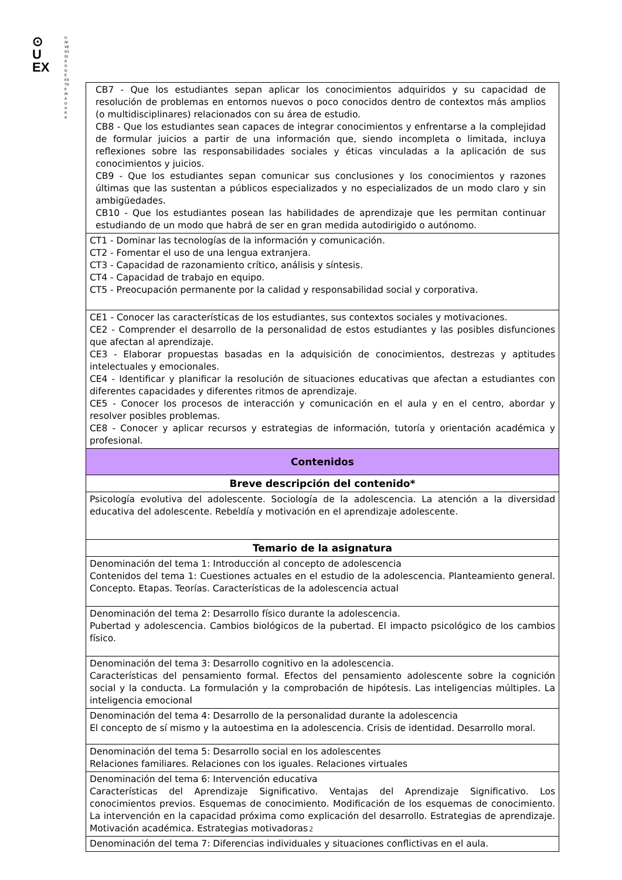⊙
U
EX
UNIVERSIDAD DE EXTREMADURA
| CB7 - Que los estudiantes sepan aplicar los conocimientos adquiridos y su capacidad de resolución de problemas en entornos nuevos o poco conocidos dentro de contextos más amplios (o multidisciplinares) relacionados con su área de estudio. CB8 - Que los estudiantes sean capaces de integrar conocimientos y enfrentarse a la complejidad de formular juicios a partir de una información que, siendo incompleta o limitada, incluya reflexiones sobre las responsabilidades sociales y éticas vinculadas a la aplicación de sus conocimientos y juicios. CB9 - Que los estudiantes sepan comunicar sus conclusiones y los conocimientos y razones últimas que las sustentan a públicos especializados y no especializados de un modo claro y sin ambigüedades. CB10 - Que los estudiantes posean las habilidades de aprendizaje que les permitan continuar estudiando de un modo que habrá de ser en gran medida autodirigido o autónomo. |
| CT1 - Dominar las tecnologías de la información y comunicación. CT2 - Fomentar el uso de una lengua extranjera. CT3 - Capacidad de razonamiento crítico, análisis y síntesis. CT4 - Capacidad de trabajo en equipo. CT5 - Preocupación permanente por la calidad y responsabilidad social y corporativa. |
| CE1 - Conocer las características de los estudiantes, sus contextos sociales y motivaciones. CE2 - Comprender el desarrollo de la personalidad de estos estudiantes y las posibles disfunciones que afectan al aprendizaje. CE3 - Elaborar propuestas basadas en la adquisición de conocimientos, destrezas y aptitudes intelectuales y emocionales. CE4 - Identificar y planificar la resolución de situaciones educativas que afectan a estudiantes con diferentes capacidades y diferentes ritmos de aprendizaje. CE5 - Conocer los procesos de interacción y comunicación en el aula y en el centro, abordar y resolver posibles problemas. CE8 - Conocer y aplicar recursos y estrategias de información, tutoría y orientación académica y profesional. |
| Contenidos |
| Breve descripción del contenido* |
| Psicología evolutiva del adolescente. Sociología de la adolescencia. La atención a la diversidad educativa del adolescente. Rebeldía y motivación en el aprendizaje adolescente. |
| Temario de la asignatura |
| Denominación del tema 1: Introducción al concepto de adolescencia Contenidos del tema 1: Cuestiones actuales en el estudio de la adolescencia. Planteamiento general. Concepto. Etapas. Teorías. Características de la adolescencia actual |
| Denominación del tema 2: Desarrollo físico durante la adolescencia. Pubertad y adolescencia. Cambios biológicos de la pubertad. El impacto psicológico de los cambios físico. |
| Denominación del tema 3: Desarrollo cognitivo en la adolescencia. Características del pensamiento formal. Efectos del pensamiento adolescente sobre la cognición social y la conducta. La formulación y la comprobación de hipótesis. Las inteligencias múltiples. La inteligencia emocional |
| Denominación del tema 4: Desarrollo de la personalidad durante la adolescencia El concepto de sí mismo y la autoestima en la adolescencia. Crisis de identidad. Desarrollo moral. |
| Denominación del tema 5: Desarrollo social en los adolescentes Relaciones familiares. Relaciones con los iguales. Relaciones virtuales |
| Denominación del tema 6: Intervención educativa Características del Aprendizaje Significativo. Ventajas del Aprendizaje Significativo. Los conocimientos previos. Esquemas de conocimiento. Modificación de los esquemas de conocimiento. La intervención en la capacidad próxima como explicación del desarrollo. Estrategias de aprendizaje. Motivación académica. Estrategias motivadoras |
| Denominación del tema 7: Diferencias individuales y situaciones conflictivas en el aula. |
2